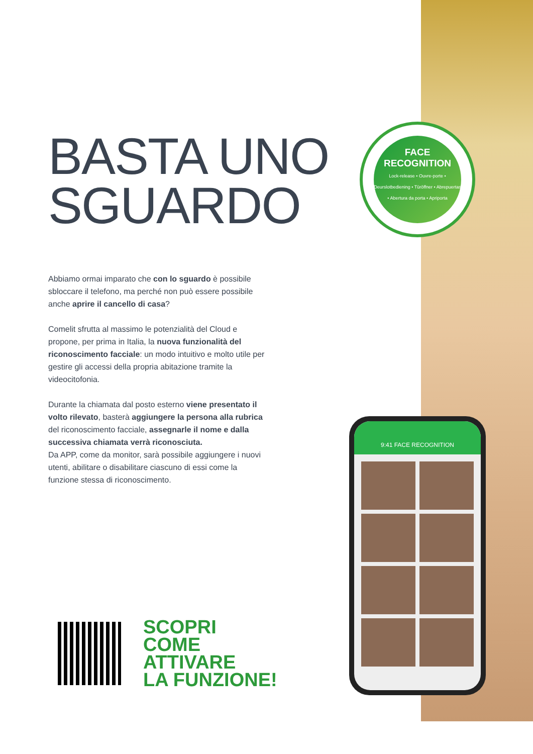BASTA UNO
SGUARDO
FACE
RECOGNITION
Lock-release • Ouvre-porte • Deurslotbediening • Türöffner • Abrepuertas • Abertura da porta • Apriporta
Abbiamo ormai imparato che con lo sguardo è possibile sbloccare il telefono, ma perché non può essere possibile anche aprire il cancello di casa?
Comelit sfrutta al massimo le potenzialità del Cloud e propone, per prima in Italia, la nuova funzionalità del riconoscimento facciale: un modo intuitivo e molto utile per gestire gli accessi della propria abitazione tramite la videocitofonia.
Durante la chiamata dal posto esterno viene presentato il volto rilevato, basterà aggiungere la persona alla rubrica del riconoscimento facciale, assegnarle il nome e dalla successiva chiamata verrà riconosciuta.
Da APP, come da monitor, sarà possibile aggiungere i nuovi utenti, abilitare o disabilitare ciascuno di essi come la funzione stessa di riconoscimento.
9:41 FACE RECOGNITION
SCOPRI
COME
ATTIVARE
LA FUNZIONE!